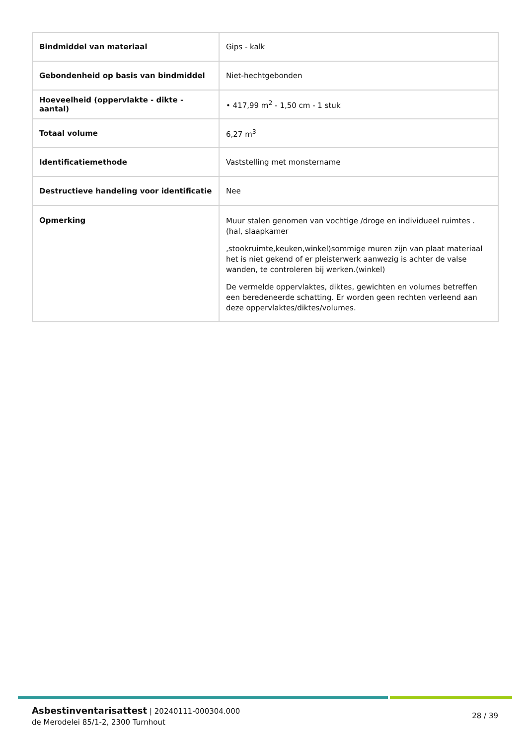| Bindmiddel van materiaal | Gips - kalk |
| Gebondenheid op basis van bindmiddel | Niet-hechtgebonden |
| Hoeveelheid (oppervlakte - dikte - aantal) | • 417,99 m<sup>2</sup> - 1,50 cm - 1 stuk |
| Totaal volume | 6,27 m<sup>3</sup> |
| Identificatiemethode | Vaststelling met monstername |
| Destructieve handeling voor identificatie | Nee |
| Opmerking | Muur stalen genomen van vochtige /droge en individueel ruimtes . (hal, slaapkamer ,stookruimte,keuken,winkel)sommige muren zijn van plaat materiaal het is niet gekend of er pleisterwerk aanwezig is achter de valse wanden, te controleren bij werken.(winkel) De vermelde oppervlaktes, diktes, gewichten en volumes betreffen een beredeneerde schatting. Er worden geen rechten verleend aan deze oppervlaktes/diktes/volumes. |
Asbestinventarisattest | 20240111-000304.000
de Merodelei 85/1-2, 2300 Turnhout
28 / 39